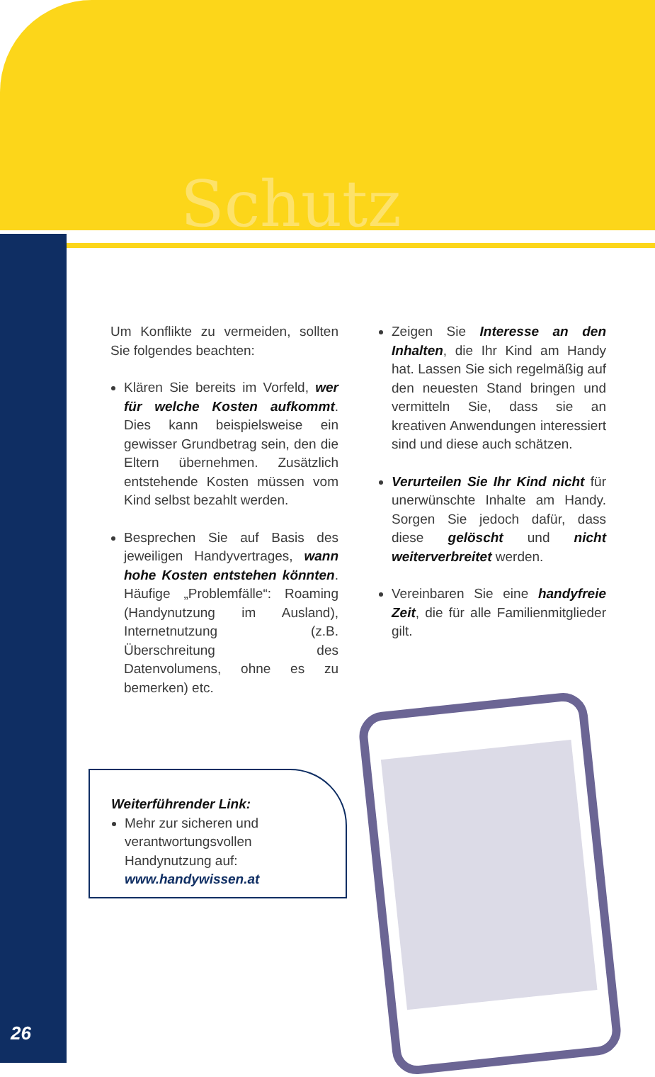Schutz
Um Konflikte zu vermeiden, sollten Sie folgendes beachten:
Klären Sie bereits im Vorfeld, wer für welche Kosten aufkommt. Dies kann beispielsweise ein gewisser Grundbetrag sein, den die Eltern übernehmen. Zusätzlich entstehende Kosten müssen vom Kind selbst bezahlt werden.
Besprechen Sie auf Basis des jeweiligen Handyvertrages, wann hohe Kosten entstehen könnten. Häufige „Problemfälle“: Roaming (Handynutzung im Ausland), Internetnutzung (z.B. Überschreitung des Datenvolumens, ohne es zu bemerken) etc.
Zeigen Sie Interesse an den Inhalten, die Ihr Kind am Handy hat. Lassen Sie sich regelmäßig auf den neuesten Stand bringen und vermitteln Sie, dass sie an kreativen Anwendungen interessiert sind und diese auch schätzen.
Verurteilen Sie Ihr Kind nicht für unerwünschte Inhalte am Handy. Sorgen Sie jedoch dafür, dass diese gelöscht und nicht weiterverbreitet werden.
Vereinbaren Sie eine handyfreie Zeit, die für alle Familienmitglieder gilt.
Weiterführender Link:
Mehr zur sicheren und verantwortungsvollen Handynutzung auf: www.handywissen.at
26